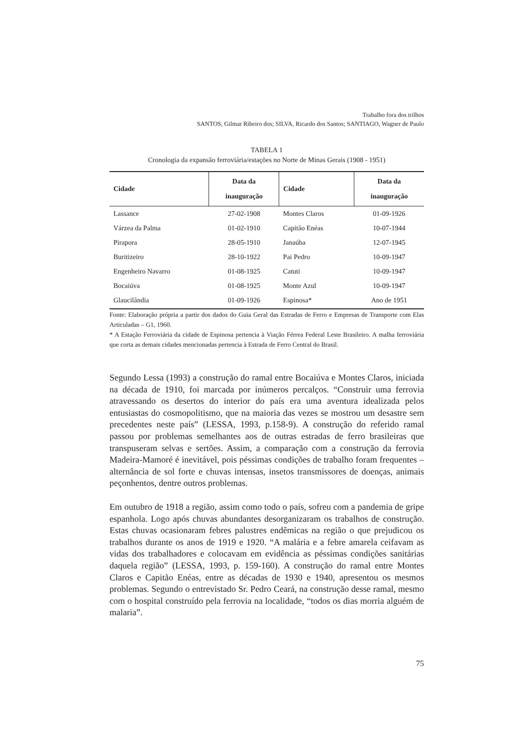Trabalho fora dos trilhos
SANTOS, Gilmar Ribeiro dos; SILVA, Ricardo dos Santos; SANTIAGO, Wagner de Paulo
TABELA 1
Cronologia da expansão ferroviária/estações no Norte de Minas Gerais (1908 - 1951)
| Cidade | Data da inauguração | Cidade | Data da inauguração |
| --- | --- | --- | --- |
| Lassance | 27-02-1908 | Montes Claros | 01-09-1926 |
| Várzea da Palma | 01-02-1910 | Capitão Enéas | 10-07-1944 |
| Pirapora | 28-05-1910 | Janaúba | 12-07-1945 |
| Buritizeiro | 28-10-1922 | Pai Pedro | 10-09-1947 |
| Engenheiro Navarro | 01-08-1925 | Catuti | 10-09-1947 |
| Bocaiúva | 01-08-1925 | Monte Azul | 10-09-1947 |
| Glaucilândia | 01-09-1926 | Espinosa* | Ano de 1951 |
Fonte: Elaboração própria a partir dos dados do Guia Geral das Estradas de Ferro e Empresas de Transporte com Elas Articuladas – G1, 1960.
* A Estação Ferroviária da cidade de Espinosa pertencia à Viação Férrea Federal Leste Brasileiro. A malha ferroviária que corta as demais cidades mencionadas pertencia à Estrada de Ferro Central do Brasil.
Segundo Lessa (1993) a construção do ramal entre Bocaiúva e Montes Claros, iniciada na década de 1910, foi marcada por inúmeros percalços. “Construir uma ferrovia atravessando os desertos do interior do país era uma aventura idealizada pelos entusiastas do cosmopolitismo, que na maioria das vezes se mostrou um desastre sem precedentes neste país” (LESSA, 1993, p.158-9). A construção do referido ramal passou por problemas semelhantes aos de outras estradas de ferro brasileiras que transpuseram selvas e sertões. Assim, a comparação com a construção da ferrovia Madeira-Mamoré é inevitável, pois péssimas condições de trabalho foram frequentes – alternância de sol forte e chuvas intensas, insetos transmissores de doenças, animais peçonhentos, dentre outros problemas.
Em outubro de 1918 a região, assim como todo o país, sofreu com a pandemia de gripe espanhola. Logo após chuvas abundantes desorganizaram os trabalhos de construção. Estas chuvas ocasionaram febres palustres endêmicas na região o que prejudicou os trabalhos durante os anos de 1919 e 1920. “A malária e a febre amarela ceifavam as vidas dos trabalhadores e colocavam em evidência as péssimas condições sanitárias daquela região” (LESSA, 1993, p. 159-160). A construção do ramal entre Montes Claros e Capitão Enéas, entre as décadas de 1930 e 1940, apresentou os mesmos problemas. Segundo o entrevistado Sr. Pedro Ceará, na construção desse ramal, mesmo com o hospital construído pela ferrovia na localidade, “todos os dias morria alguém de malaria”.
75